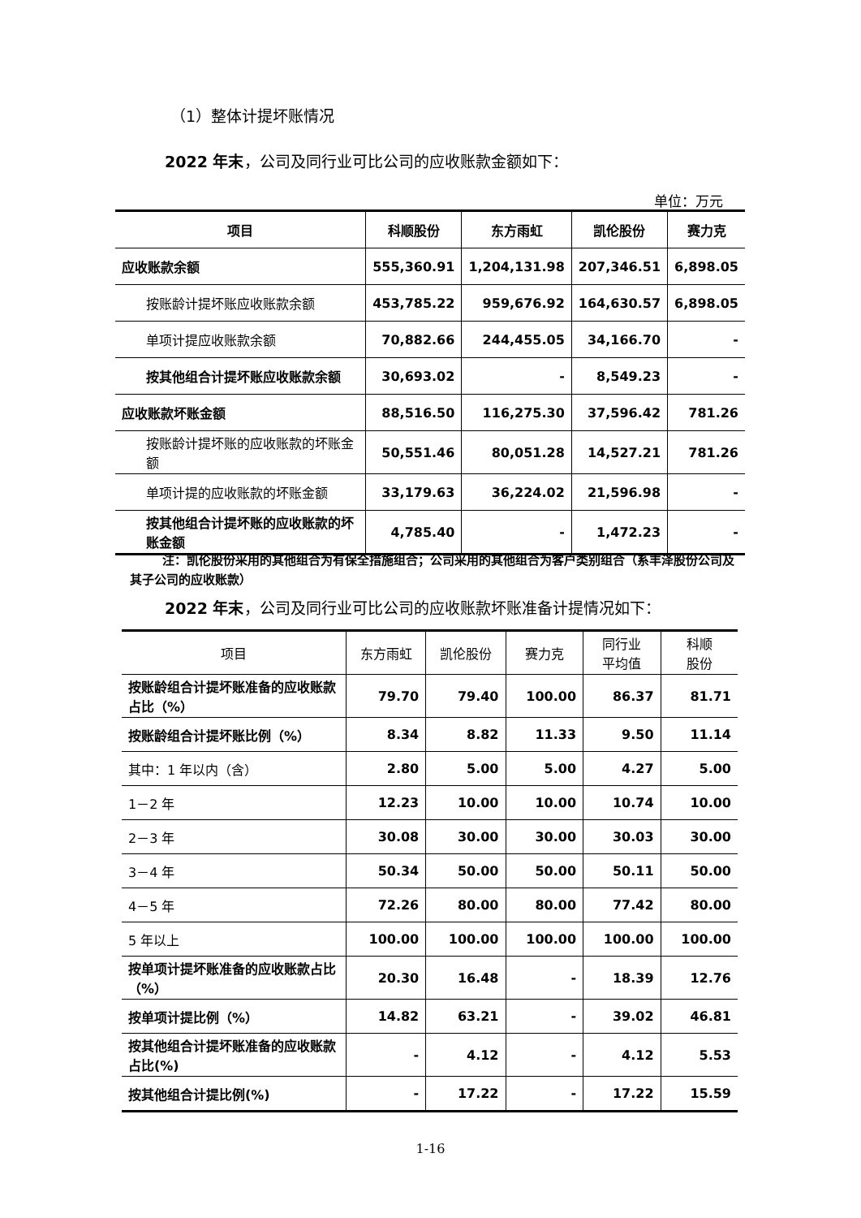（1）整体计提坏账情况
2022 年末，公司及同行业可比公司的应收账款金额如下：
单位：万元
| 项目 | 科顺股份 | 东方雨虹 | 凯伦股份 | 赛力克 |
| --- | --- | --- | --- | --- |
| 应收账款余额 | 555,360.91 | 1,204,131.98 | 207,346.51 | 6,898.05 |
| 按账龄计提坏账应收账款余额 | 453,785.22 | 959,676.92 | 164,630.57 | 6,898.05 |
| 单项计提应收账款余额 | 70,882.66 | 244,455.05 | 34,166.70 | - |
| 按其他组合计提坏账应收账款余额 | 30,693.02 | - | 8,549.23 | - |
| 应收账款坏账金额 | 88,516.50 | 116,275.30 | 37,596.42 | 781.26 |
| 按账龄计提坏账的应收账款的坏账金额 | 50,551.46 | 80,051.28 | 14,527.21 | 781.26 |
| 单项计提的应收账款的坏账金额 | 33,179.63 | 36,224.02 | 21,596.98 | - |
| 按其他组合计提坏账的应收账款的坏账金额 | 4,785.40 | - | 1,472.23 | - |
注：凯伦股份采用的其他组合为有保全措施组合；公司采用的其他组合为客户类别组合（系丰泽股份公司及其子公司的应收账款）
2022 年末，公司及同行业可比公司的应收账款坏账准备计提情况如下：
| 项目 | 东方雨虹 | 凯伦股份 | 赛力克 | 同行业 平均值 | 科顺 股份 |
| --- | --- | --- | --- | --- | --- |
| 按账龄组合计提坏账准备的应收账款占比（%） | 79.70 | 79.40 | 100.00 | 86.37 | 81.71 |
| 按账龄组合计提坏账比例（%） | 8.34 | 8.82 | 11.33 | 9.50 | 11.14 |
| 其中：1 年以内（含） | 2.80 | 5.00 | 5.00 | 4.27 | 5.00 |
| 1－2 年 | 12.23 | 10.00 | 10.00 | 10.74 | 10.00 |
| 2－3 年 | 30.08 | 30.00 | 30.00 | 30.03 | 30.00 |
| 3－4 年 | 50.34 | 50.00 | 50.00 | 50.11 | 50.00 |
| 4－5 年 | 72.26 | 80.00 | 80.00 | 77.42 | 80.00 |
| 5 年以上 | 100.00 | 100.00 | 100.00 | 100.00 | 100.00 |
| 按单项计提坏账准备的应收账款占比（%） | 20.30 | 16.48 | - | 18.39 | 12.76 |
| 按单项计提比例（%） | 14.82 | 63.21 | - | 39.02 | 46.81 |
| 按其他组合计提坏账准备的应收账款占比(%) | - | 4.12 | - | 4.12 | 5.53 |
| 按其他组合计提比例(%) | - | 17.22 | - | 17.22 | 15.59 |
1-16